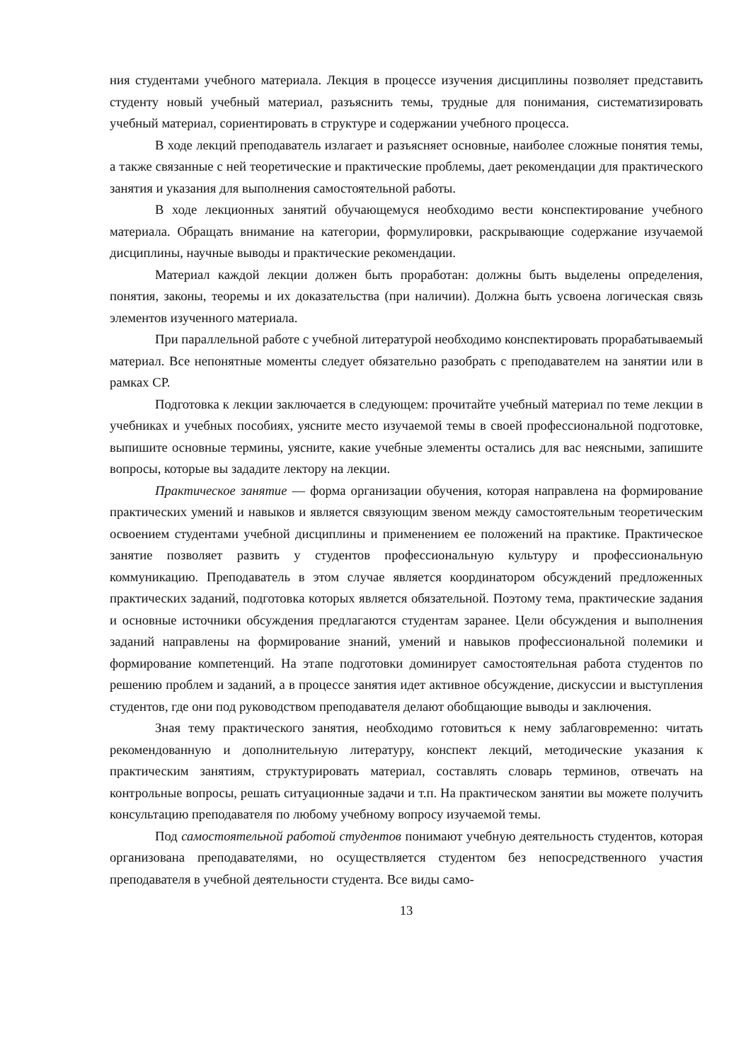ния студентами учебного материала. Лекция в процессе изучения дисциплины позволяет представить студенту новый учебный материал, разъяснить темы, трудные для понимания, систематизировать учебный материал, сориентировать в структуре и содержании учебного процесса.
В ходе лекций преподаватель излагает и разъясняет основные, наиболее сложные понятия темы, а также связанные с ней теоретические и практические проблемы, дает рекомендации для практического занятия и указания для выполнения самостоятельной работы.
В ходе лекционных занятий обучающемуся необходимо вести конспектирование учебного материала. Обращать внимание на категории, формулировки, раскрывающие содержание изучаемой дисциплины, научные выводы и практические рекомендации.
Материал каждой лекции должен быть проработан: должны быть выделены определения, понятия, законы, теоремы и их доказательства (при наличии). Должна быть усвоена логическая связь элементов изученного материала.
При параллельной работе с учебной литературой необходимо конспектировать прорабатываемый материал. Все непонятные моменты следует обязательно разобрать с преподавателем на занятии или в рамках СР.
Подготовка к лекции заключается в следующем: прочитайте учебный материал по теме лекции в учебниках и учебных пособиях, уясните место изучаемой темы в своей профессиональной подготовке, выпишите основные термины, уясните, какие учебные элементы остались для вас неясными, запишите вопросы, которые вы зададите лектору на лекции.
Практическое занятие — форма организации обучения, которая направлена на формирование практических умений и навыков и является связующим звеном между самостоятельным теоретическим освоением студентами учебной дисциплины и применением ее положений на практике. Практическое занятие позволяет развить у студентов профессиональную культуру и профессиональную коммуникацию. Преподаватель в этом случае является координатором обсуждений предложенных практических заданий, подготовка которых является обязательной. Поэтому тема, практические задания и основные источники обсуждения предлагаются студентам заранее. Цели обсуждения и выполнения заданий направлены на формирование знаний, умений и навыков профессиональной полемики и формирование компетенций. На этапе подготовки доминирует самостоятельная работа студентов по решению проблем и заданий, а в процессе занятия идет активное обсуждение, дискуссии и выступления студентов, где они под руководством преподавателя делают обобщающие выводы и заключения.
Зная тему практического занятия, необходимо готовиться к нему заблаговременно: читать рекомендованную и дополнительную литературу, конспект лекций, методические указания к практическим занятиям, структурировать материал, составлять словарь терминов, отвечать на контрольные вопросы, решать ситуационные задачи и т.п. На практическом занятии вы можете получить консультацию преподавателя по любому учебному вопросу изучаемой темы.
Под самостоятельной работой студентов понимают учебную деятельность студентов, которая организована преподавателями, но осуществляется студентом без непосредственного участия преподавателя в учебной деятельности студента. Все виды само-
13